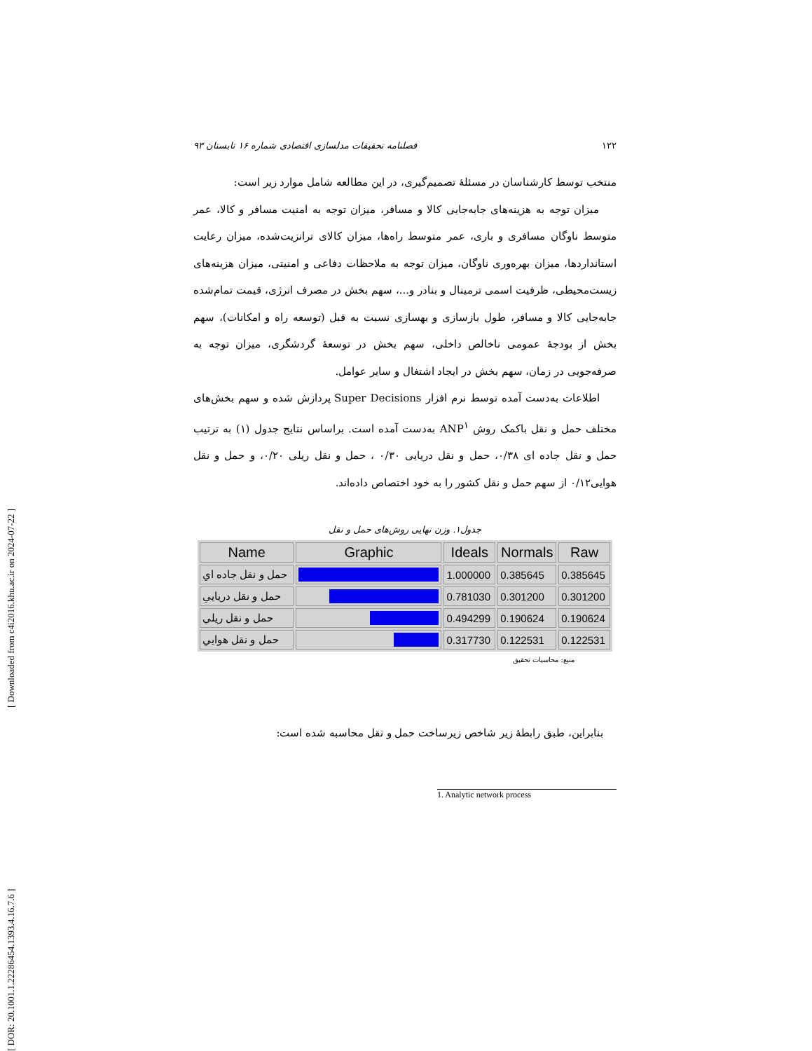[ Downloaded from c4i2016.khu.ac.ir on 2024-07-22 ]
[ DOR: 20.1001.1.22286454.1393.4.16.7.6 ]
۱۲۲ فصلنامه تحقیقات مدلسازی اقتصادی شماره ۱۶ تابستان ۹۳
منتخب توسط کارشناسان در مسئلهٔ تصمیم‌گیری، در این مطالعه شامل موارد زیر است:
میزان توجه به هزینه‌های جابه‌جایی کالا و مسافر، میزان توجه به امنیت مسافر و کالا، عمر متوسط ناوگان مسافری و باری، عمر متوسط راه‌ها، میزان کالای ترانزیت‌شده، میزان رعایت استانداردها، میزان بهره‌وری ناوگان، میزان توجه به ملاحظات دفاعی و امنیتی، میزان هزینه‌های زیست‌محیطی، ظرفیت اسمی ترمینال و بنادر و...، سهم بخش در مصرف انرژی، قیمت تمام‌شده جابه‌جایی کالا و مسافر، طول بازسازی و بهسازی نسبت به قبل (توسعه راه و امکانات)، سهم بخش از بودجهٔ عمومی ناخالص داخلی، سهم بخش در توسعهٔ گردشگری، میزان توجه به صرفه‌جویی در زمان، سهم بخش در ایجاد اشتغال و سایر عوامل.
اطلاعات به‌دست آمده توسط نرم افزار Super Decisions پردازش شده و سهم بخش‌های مختلف حمل و نقل باکمک روش ANP<sup>۱</sup> به‌دست آمده است. براساس نتایج جدول (۱) به ترتیب حمل و نقل جاده ای ۰/۳۸، حمل و نقل دریایی ۰/۳۰ ، حمل و نقل ریلی ۰/۲۰، و حمل و نقل هوایی۰/۱۲ از سهم حمل و نقل کشور را به خود اختصاص داده‌اند.
جدول۱. وزن نهایی روش‌های حمل و نقل
| Name | Graphic | Ideals | Normals | Raw |
| --- | --- | --- | --- | --- |
| حمل و نقل جاده اي | | 1.000000 | 0.385645 | 0.385645 |
| حمل و نقل دريايي | | 0.781030 | 0.301200 | 0.301200 |
| حمل و نقل ريلي | | 0.494299 | 0.190624 | 0.190624 |
| حمل و نقل هوايي | | 0.317730 | 0.122531 | 0.122531 |
منبع: محاسبات تحقیق
بنابراین، طبق رابطهٔ زیر شاخص زیرساخت حمل و نقل محاسبه شده است:
1. Analytic network process